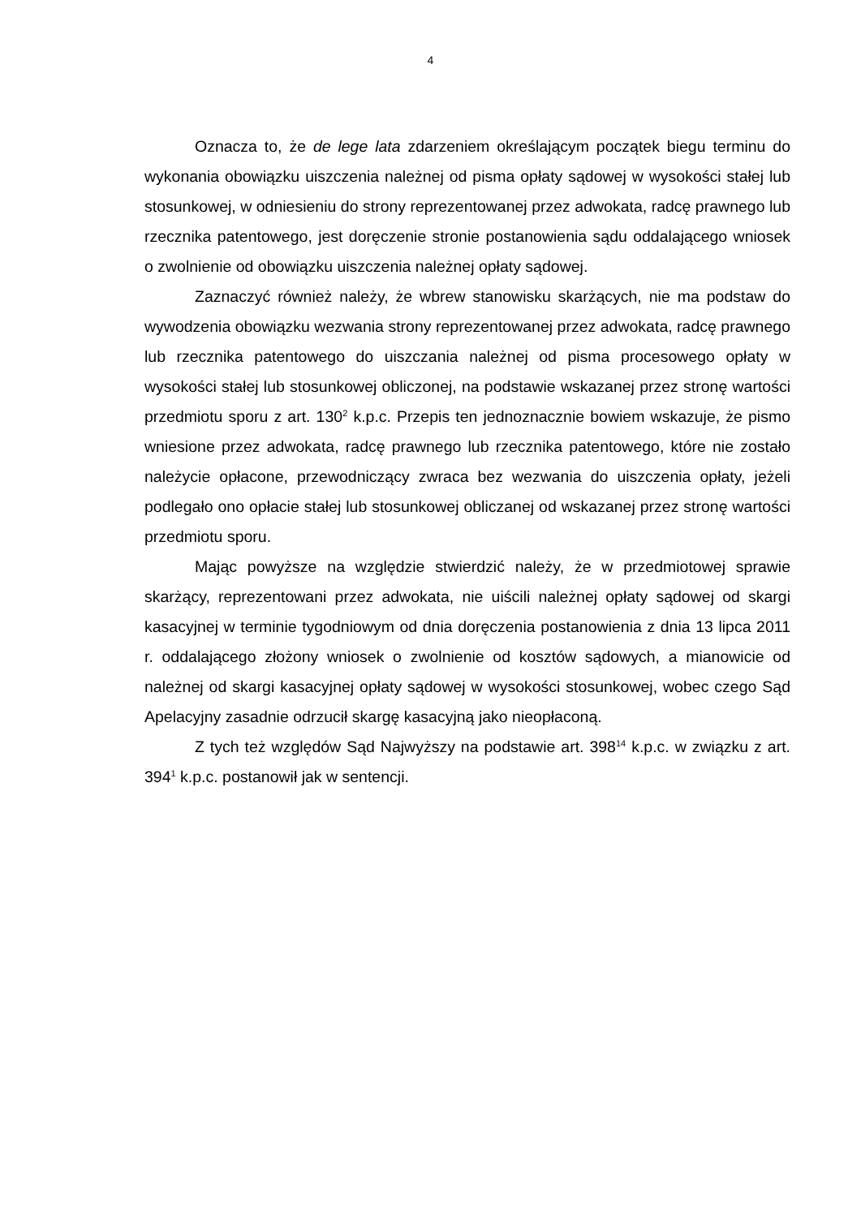4
Oznacza to, że de lege lata zdarzeniem określającym początek biegu terminu do wykonania obowiązku uiszczenia należnej od pisma opłaty sądowej w wysokości stałej lub stosunkowej, w odniesieniu do strony reprezentowanej przez adwokata, radcę prawnego lub rzecznika patentowego, jest doręczenie stronie postanowienia sądu oddalającego wniosek o zwolnienie od obowiązku uiszczenia należnej opłaty sądowej.
Zaznaczyć również należy, że wbrew stanowisku skarżących, nie ma podstaw do wywodzenia obowiązku wezwania strony reprezentowanej przez adwokata, radcę prawnego lub rzecznika patentowego do uiszczania należnej od pisma procesowego opłaty w wysokości stałej lub stosunkowej obliczonej, na podstawie wskazanej przez stronę wartości przedmiotu sporu z art. 130<sup>2</sup> k.p.c. Przepis ten jednoznacznie bowiem wskazuje, że pismo wniesione przez adwokata, radcę prawnego lub rzecznika patentowego, które nie zostało należycie opłacone, przewodniczący zwraca bez wezwania do uiszczenia opłaty, jeżeli podlegało ono opłacie stałej lub stosunkowej obliczanej od wskazanej przez stronę wartości przedmiotu sporu.
Mając powyższe na względzie stwierdzić należy, że w przedmiotowej sprawie skarżący, reprezentowani przez adwokata, nie uiścili należnej opłaty sądowej od skargi kasacyjnej w terminie tygodniowym od dnia doręczenia postanowienia z dnia 13 lipca 2011 r. oddalającego złożony wniosek o zwolnienie od kosztów sądowych, a mianowicie od należnej od skargi kasacyjnej opłaty sądowej w wysokości stosunkowej, wobec czego Sąd Apelacyjny zasadnie odrzucił skargę kasacyjną jako nieopłaconą.
Z tych też względów Sąd Najwyższy na podstawie art. 398<sup>14</sup> k.p.c. w związku z art. 394<sup>1</sup> k.p.c. postanowił jak w sentencji.